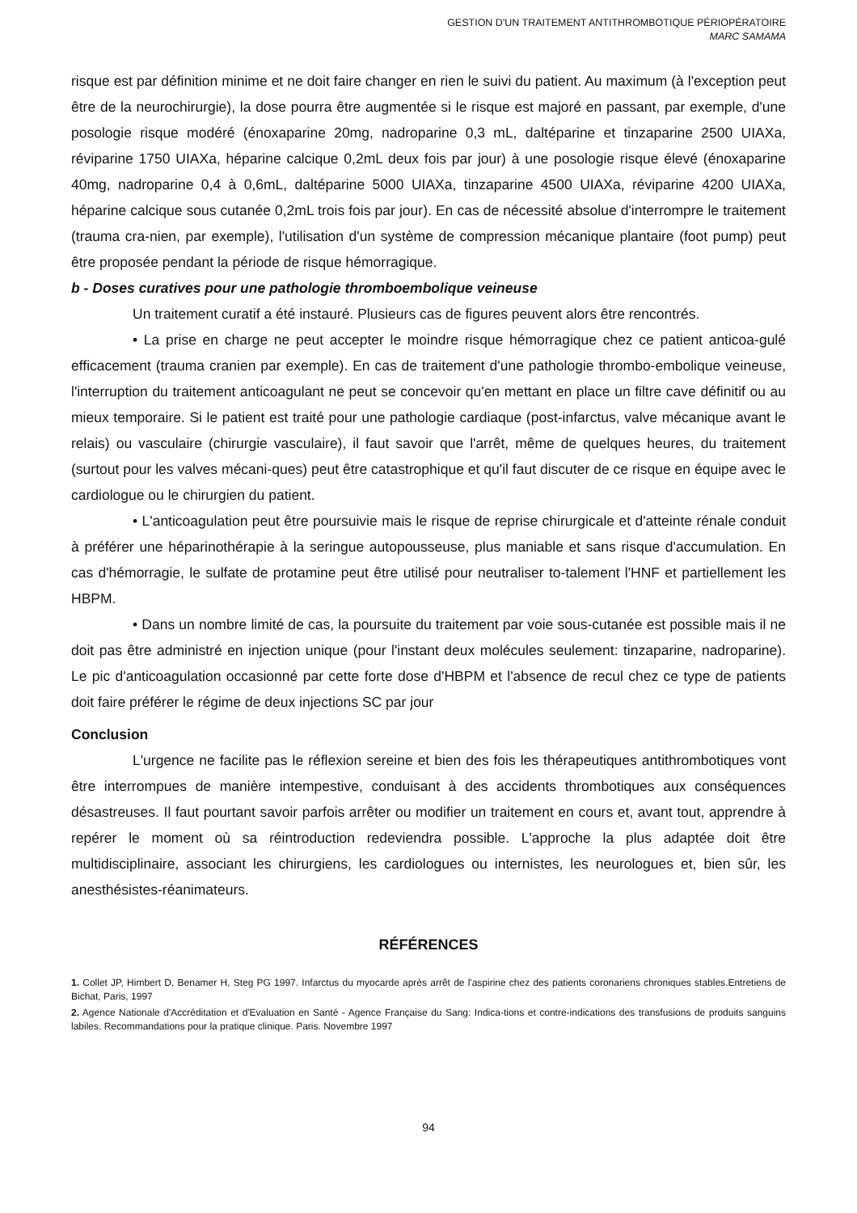GESTION D'UN TRAITEMENT ANTITHROMBOTIQUE PÉRIOPÉRATOIRE
MARC SAMAMA
risque est par définition minime et ne doit faire changer en rien le suivi du patient. Au maximum (à l'exception peut être de la neurochirurgie), la dose pourra être augmentée si le risque est majoré en passant, par exemple, d'une posologie risque modéré (énoxaparine 20mg, nadroparine 0,3 mL, daltéparine et tinzaparine 2500 UIAXa, réviparine 1750 UIAXa, héparine calcique 0,2mL deux fois par jour) à une posologie risque élevé (énoxaparine 40mg, nadroparine 0,4 à 0,6mL, daltéparine 5000 UIAXa, tinzaparine 4500 UIAXa, réviparine 4200 UIAXa, héparine calcique sous cutanée 0,2mL trois fois par jour). En cas de nécessité absolue d'interrompre le traitement (trauma cra-nien, par exemple), l'utilisation d'un système de compression mécanique plantaire (foot pump) peut être proposée pendant la période de risque hémorragique.
b - Doses curatives pour une pathologie thromboembolique veineuse
Un traitement curatif a été instauré. Plusieurs cas de figures peuvent alors être rencontrés.
• La prise en charge ne peut accepter le moindre risque hémorragique chez ce patient anticoa-gulé efficacement (trauma cranien par exemple). En cas de traitement d'une pathologie thrombo-embolique veineuse, l'interruption du traitement anticoagulant ne peut se concevoir qu'en mettant en place un filtre cave définitif ou au mieux temporaire. Si le patient est traité pour une pathologie cardiaque (post-infarctus, valve mécanique avant le relais) ou vasculaire (chirurgie vasculaire), il faut savoir que l'arrêt, même de quelques heures, du traitement (surtout pour les valves mécani-ques) peut être catastrophique et qu'il faut discuter de ce risque en équipe avec le cardiologue ou le chirurgien du patient.
• L'anticoagulation peut être poursuivie mais le risque de reprise chirurgicale et d'atteinte rénale conduit à préférer une héparinothérapie à la seringue autopousseuse, plus maniable et sans risque d'accumulation. En cas d'hémorragie, le sulfate de protamine peut être utilisé pour neutraliser to-talement l'HNF et partiellement les HBPM.
• Dans un nombre limité de cas, la poursuite du traitement par voie sous-cutanée est possible mais il ne doit pas être administré en injection unique (pour l'instant deux molécules seulement: tinzaparine, nadroparine). Le pic d'anticoagulation occasionné par cette forte dose d'HBPM et l'absence de recul chez ce type de patients doit faire préférer le régime de deux injections SC par jour
Conclusion
L'urgence ne facilite pas le réflexion sereine et bien des fois les thérapeutiques antithrombotiques vont être interrompues de manière intempestive, conduisant à des accidents thrombotiques aux conséquences désastreuses. Il faut pourtant savoir parfois arrêter ou modifier un traitement en cours et, avant tout, apprendre à repérer le moment où sa réintroduction redeviendra possible. L'approche la plus adaptée doit être multidisciplinaire, associant les chirurgiens, les cardiologues ou internistes, les neurologues et, bien sûr, les anesthésistes-réanimateurs.
RÉFÉRENCES
1. Collet JP, Himbert D, Benamer H, Steg PG 1997. Infarctus du myocarde après arrêt de l'aspirine chez des patients coronariens chroniques stables.Entretiens de Bichat, Paris, 1997
2. Agence Nationale d'Accréditation et d'Evaluation en Santé - Agence Française du Sang: Indica-tions et contre-indications des transfusions de produits sanguins labiles. Recommandations pour la pratique clinique. Paris. Novembre 1997
94